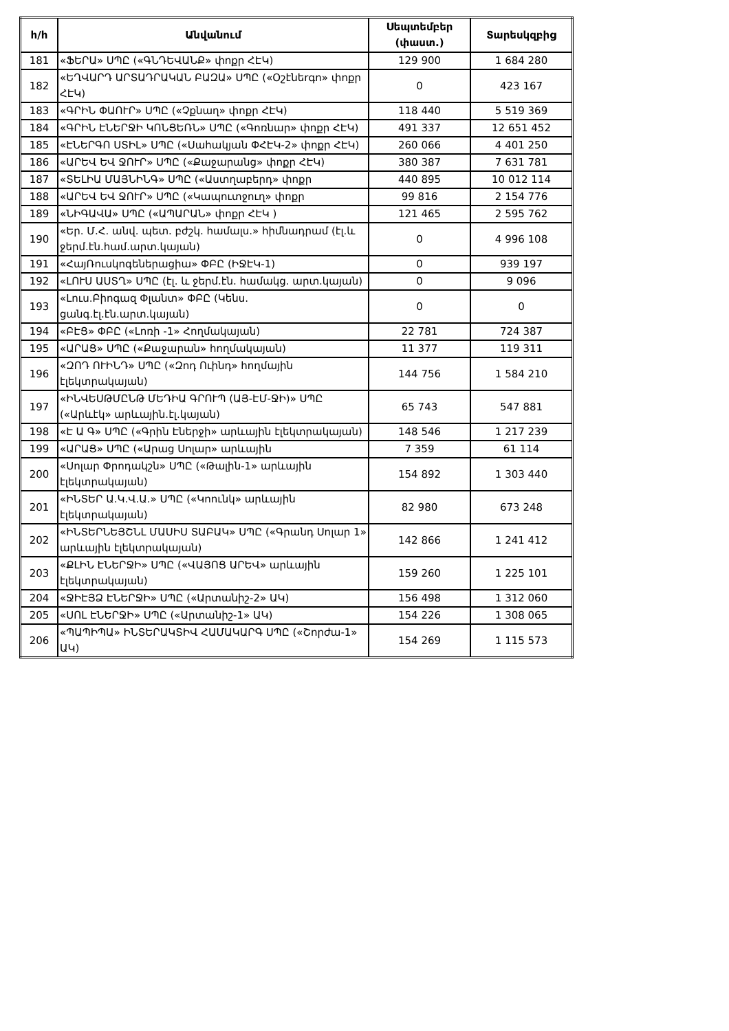| հ/հ | Անվանում | Սեպտեմբեր (փաստ.) | Տարեսկզբից |
| --- | --- | --- | --- |
| 181 | «ՖԵՐԱ» ՍՊԸ («ԳՆԴԵՎԱՆՔ» փոքր ՀԷԿ) | 129 900 | 1 684 280 |
| 182 | «ԵՂՎԱՐԴ ԱՐՏԱԴՐԱԿԱՆ ԲԱԶԱ» ՍՊԸ («Օշէնեrգո» փոքր ՀԷԿ) | 0 | 423 167 |
| 183 | «ԳՐԻՆ ՓԱՈՒՐ» ՍՊԸ («Չքնաղ» փոքր ՀԷԿ) | 118 440 | 5 519 369 |
| 184 | «ԳՐԻՆ ԷՆԵՐՋԻ ԿՈՆՑԵՌՆ» ՍՊԸ («Գոռնար» փոքր ՀԷԿ) | 491 337 | 12 651 452 |
| 185 | «ԷՆԵՐԳՈ ՍՏԻԼ» ՍՊԸ («Սահակյան ՓՀԷԿ-2» փոքր ՀԷԿ) | 260 066 | 4 401 250 |
| 186 | «ԱՐԵՎ ԵՎ ՋՈՒՐ» ՍՊԸ («Քաջարանց» փոքր ՀԷԿ) | 380 387 | 7 631 781 |
| 187 | «ՏԵԼԻԱ ՄԱՅՆԻՆԳ» ՍՊԸ («Աստղաբերդ» փոքր | 440 895 | 10 012 114 |
| 188 | «ԱՐԵՎ ԵՎ ՋՈՒՐ» ՍՊԸ («Կապուտջուղ» փոքր | 99 816 | 2 154 776 |
| 189 | «ՆԻԳԱՎԱ» ՍՊԸ («ԱՊԱՐԱՆ» փոքր ՀԷԿ ) | 121 465 | 2 595 762 |
| 190 | «Եր. Մ.Հ. անվ. պետ. բժշկ. համալս.» հիմնադրամ (էլ.և ջերմ.էն.համ.արտ.կայան) | 0 | 4 996 108 |
| 191 | «ՀայՌուսկոգեներացիա» ՓԲԸ (ԻՋԷԿ-1) | 0 | 939 197 |
| 192 | «ԼՈՒՍ ԱՍՏՂ» ՍՊԸ (էլ. և ջերմ.էն. համակց. արտ.կայան) | 0 | 9 096 |
| 193 | «Լուս.Բիոգազ Փլանտ» ՓԲԸ (Կենս. ցանգ.էլ.էն.արտ.կայան) | 0 | 0 |
| 194 | «ԲԷՑ» ՓԲԸ («Լոռի -1» Հողմակայան) | 22 781 | 724 387 |
| 195 | «ԱՐԱՑ» ՍՊԸ («Քաջարան» հողմակայան) | 11 377 | 119 311 |
| 196 | «ԶՈԴ ՈՒԻՆԴ» ՍՊԸ («Զոդ Ուինդ» հողմային էլեկտրակայան) | 144 756 | 1 584 210 |
| 197 | «ԻՆՎԵՍԹՄԸՆԹ ՄԵԴԻԱ ԳՐՈՒՊ (ԱՅ-ԷՄ-ՋԻ)» ՍՊԸ («Արևէկ» արևային.էլ.կայան) | 65 743 | 547 881 |
| 198 | «Է Ա Գ» ՍՊԸ («Գրին Էներջի» արևային էլեկտրակայան) | 148 546 | 1 217 239 |
| 199 | «ԱՐԱՑ» ՍՊԸ («Արաց Սոլար» արևային | 7 359 | 61 114 |
| 200 | «Սոլար Փրոդակշն» ՍՊԸ («Թալին-1» արևային էլեկտրակայան) | 154 892 | 1 303 440 |
| 201 | «ԻՆՏԵՐ Ա.Կ.Վ.Ա.» ՍՊԸ («Կոունկ» արևային էլեկտրակայան) | 82 980 | 673 248 |
| 202 | «ԻՆՏԵՐՆԵՅՇՆԼ ՄԱՍԻՍ ՏԱԲԱԿ» ՍՊԸ («Գրանդ Սոլար 1» արևային էլեկտրակայան) | 142 866 | 1 241 412 |
| 203 | «ՔԼԻՆ ԷՆԵՐՋԻ» ՍՊԸ («ՎԱՅՈՑ ԱՐԵՎ» արևային էլեկտրակայան) | 159 260 | 1 225 101 |
| 204 | «ՋԻԷՅՁ ԷՆԵՐՋԻ» ՍՊԸ («Արտանիշ-2» ԱԿ) | 156 498 | 1 312 060 |
| 205 | «ՍՈԼ ԷՆԵՐՋԻ» ՍՊԸ («Արտանիշ-1» ԱԿ) | 154 226 | 1 308 065 |
| 206 | «ՊԱՊԻՊԱ» ԻՆՏԵՐԱԿՏԻՎ ՀԱՄԱԿԱՐԳ ՍՊԸ («Շորժա-1» ԱԿ) | 154 269 | 1 115 573 |